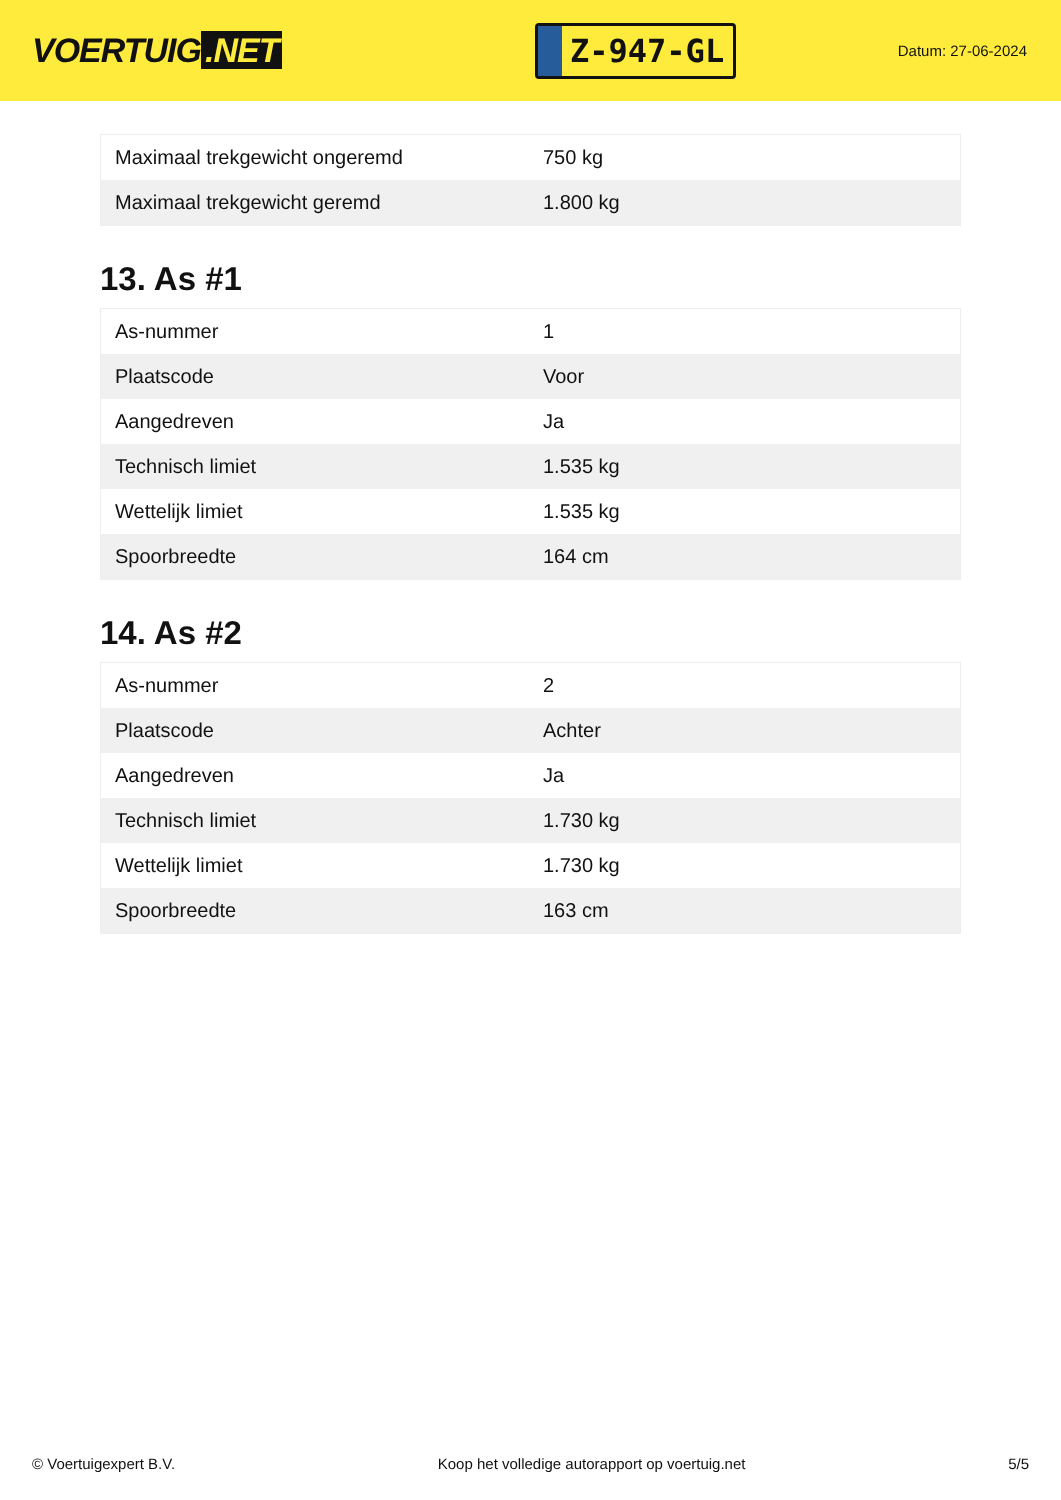VOERTUIG.NET
Z-947-GL
Datum: 27-06-2024
| Maximaal trekgewicht ongeremd | 750 kg |
| Maximaal trekgewicht geremd | 1.800 kg |
13. As #1
| As-nummer | 1 |
| Plaatscode | Voor |
| Aangedreven | Ja |
| Technisch limiet | 1.535 kg |
| Wettelijk limiet | 1.535 kg |
| Spoorbreedte | 164 cm |
14. As #2
| As-nummer | 2 |
| Plaatscode | Achter |
| Aangedreven | Ja |
| Technisch limiet | 1.730 kg |
| Wettelijk limiet | 1.730 kg |
| Spoorbreedte | 163 cm |
© Voertuigexpert B.V. Koop het volledige autorapport op voertuig.net 5/5